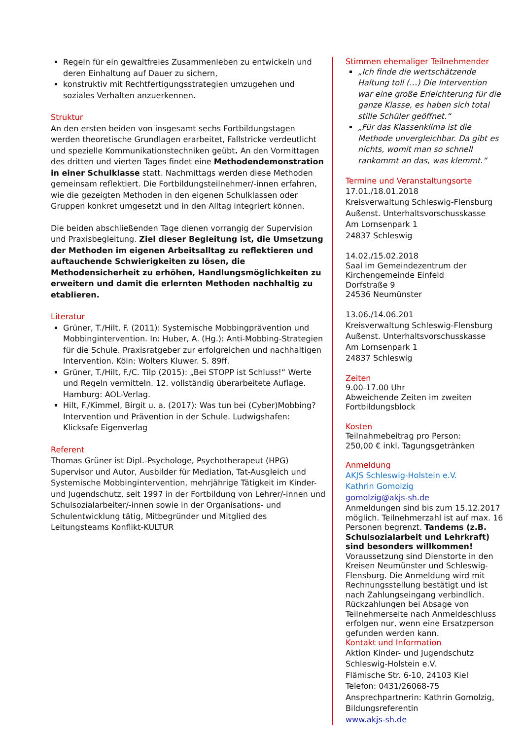Regeln für ein gewaltfreies Zusammenleben zu entwickeln und deren Einhaltung auf Dauer zu sichern,
konstruktiv mit Rechtfertigungsstrategien umzugehen und soziales Verhalten anzuerkennen.
Struktur
An den ersten beiden von insgesamt sechs Fortbildungstagen werden theoretische Grundlagen erarbeitet, Fallstricke verdeutlicht und spezielle Kommunikationstechniken geübt. An den Vormittagen des dritten und vierten Tages findet eine Methodendemonstration in einer Schulklasse statt. Nachmittags werden diese Methoden gemeinsam reflektiert. Die Fortbildungsteilnehmer/-innen erfahren, wie die gezeigten Methoden in den eigenen Schulklassen oder Gruppen konkret umgesetzt und in den Alltag integriert können.
Die beiden abschließenden Tage dienen vorrangig der Supervision und Praxisbegleitung. Ziel dieser Begleitung ist, die Umsetzung der Methoden im eigenen Arbeitsalltag zu reflektieren und auftauchende Schwierigkeiten zu lösen, die Methodensicherheit zu erhöhen, Handlungsmöglichkeiten zu erweitern und damit die erlernten Methoden nachhaltig zu etablieren.
Literatur
Grüner, T./Hilt, F. (2011): Systemische Mobbingprävention und Mobbingintervention. In: Huber, A. (Hg.): Anti-Mobbing-Strategien für die Schule. Praxisratgeber zur erfolgreichen und nachhaltigen Intervention. Köln: Wolters Kluwer. S. 89ff.
Grüner, T./Hilt, F./C. Tilp (2015): „Bei STOPP ist Schluss!“ Werte und Regeln vermitteln. 12. vollständig überarbeitete Auflage. Hamburg: AOL-Verlag.
Hilt, F./Kimmel, Birgit u. a. (2017): Was tun bei (Cyber)Mobbing? Intervention und Prävention in der Schule. Ludwigshafen: Klicksafe Eigenverlag
Referent
Thomas Grüner ist Dipl.-Psychologe, Psychotherapeut (HPG) Supervisor und Autor, Ausbilder für Mediation, Tat-Ausgleich und Systemische Mobbingintervention, mehrjährige Tätigkeit im Kinder- und Jugendschutz, seit 1997 in der Fortbildung von Lehrer/-innen und Schulsozialarbeiter/-innen sowie in der Organisations- und Schulentwicklung tätig, Mitbegründer und Mitglied des Leitungsteams Konflikt-KULTUR
Stimmen ehemaliger Teilnehmender
„Ich finde die wertschätzende Haltung toll (…) Die Intervention war eine große Erleichterung für die ganze Klasse, es haben sich total stille Schüler geöffnet.“
„Für das Klassenklima ist die Methode unvergleichbar. Da gibt es nichts, womit man so schnell rankommt an das, was klemmt.“
Termine und Veranstaltungsorte
17.01./18.01.2018
Kreisverwaltung Schleswig-Flensburg
Außenst. Unterhaltsvorschusskasse
Am Lornsenpark 1
24837 Schleswig
14.02./15.02.2018
Saal im Gemeindezentrum der Kirchengemeinde Einfeld
Dorfstraße 9
24536 Neumünster
13.06./14.06.201
Kreisverwaltung Schleswig-Flensburg
Außenst. Unterhaltsvorschusskasse
Am Lornsenpark 1
24837 Schleswig
Zeiten
9.00-17.00 Uhr
Abweichende Zeiten im zweiten Fortbildungsblock
Kosten
Teilnahmebeitrag pro Person:
250,00 € inkl. Tagungsgetränken
Anmeldung
AKJS Schleswig-Holstein e.V.
Kathrin Gomolzig
gomolzig@akjs-sh.de
Anmeldungen sind bis zum 15.12.2017 möglich. Teilnehmerzahl ist auf max. 16 Personen begrenzt. Tandems (z.B. Schulsozialarbeit und Lehrkraft) sind besonders willkommen! Voraussetzung sind Dienstorte in den Kreisen Neumünster und Schleswig-Flensburg. Die Anmeldung wird mit Rechnungsstellung bestätigt und ist nach Zahlungseingang verbindlich. Rückzahlungen bei Absage von Teilnehmerseite nach Anmeldeschluss erfolgen nur, wenn eine Ersatzperson gefunden werden kann.
Kontakt und Information
Aktion Kinder- und Jugendschutz Schleswig-Holstein e.V.
Flämische Str. 6-10, 24103 Kiel
Telefon: 0431/26068-75
Ansprechpartnerin: Kathrin Gomolzig, Bildungsreferentin
www.akjs-sh.de